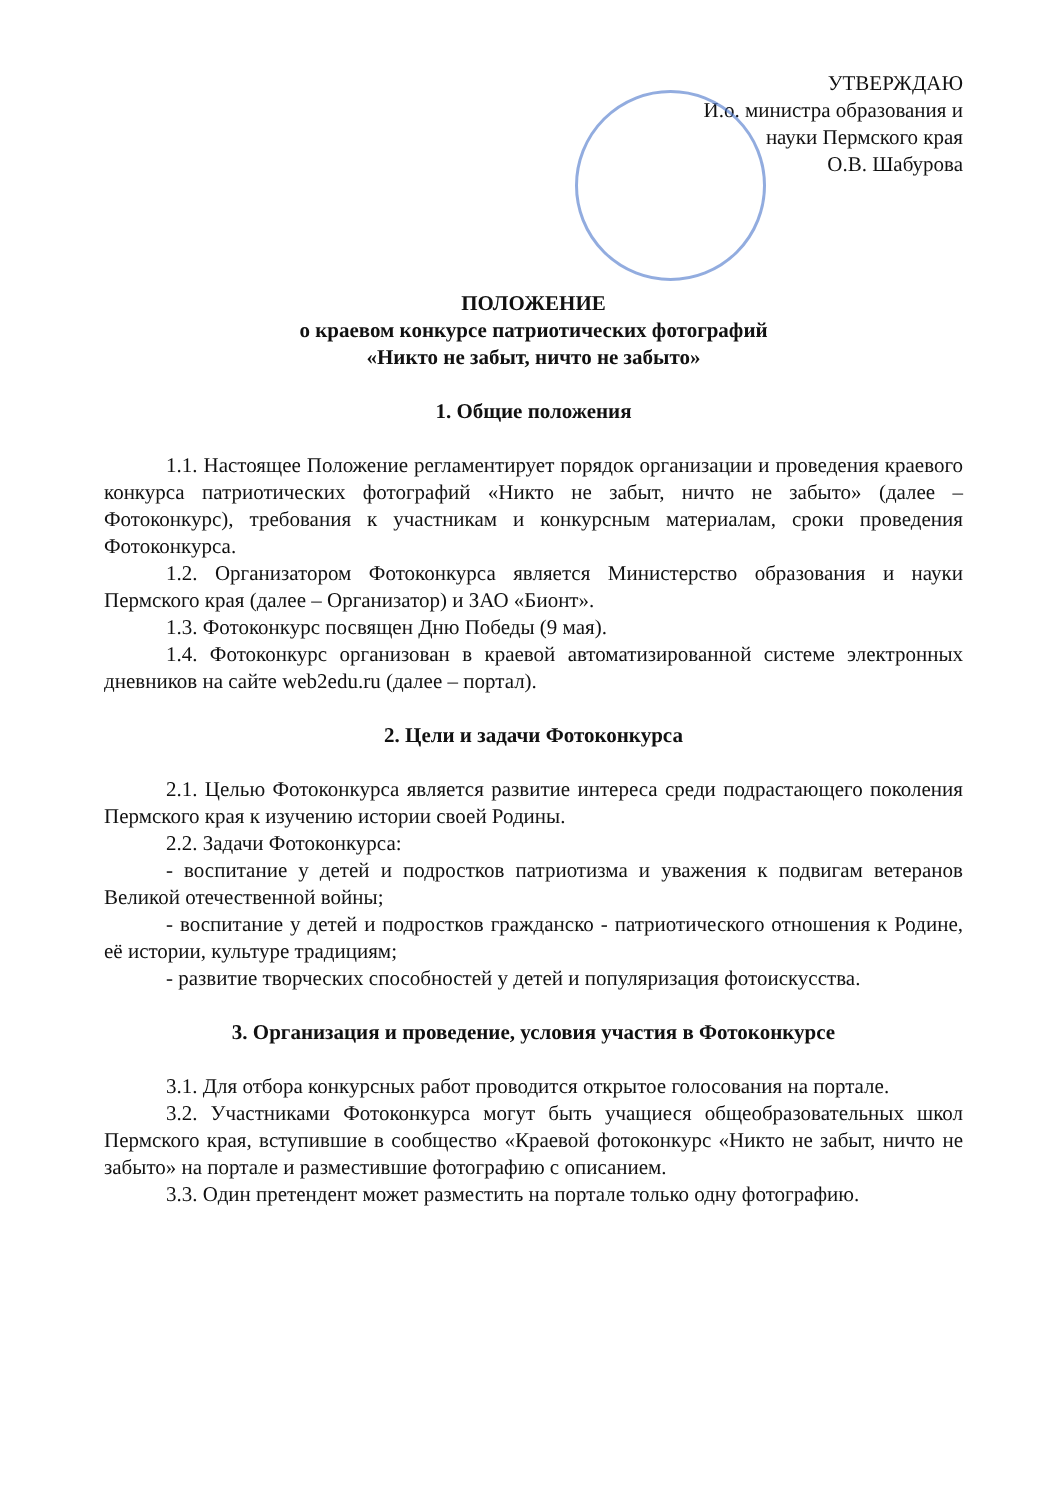УТВЕРЖДАЮ
И.о. министра образования и
науки Пермского края
О.В. Шабурова
ПОЛОЖЕНИЕ
о краевом конкурсе патриотических фотографий
«Никто не забыт, ничто не забыто»
1. Общие положения
1.1. Настоящее Положение регламентирует порядок организации и проведения краевого конкурса патриотических фотографий «Никто не забыт, ничто не забыто» (далее – Фотоконкурс), требования к участникам и конкурсным материалам, сроки проведения Фотоконкурса.
1.2. Организатором Фотоконкурса является Министерство образования и науки Пермского края (далее – Организатор) и ЗАО «Бионт».
1.3. Фотоконкурс посвящен Дню Победы (9 мая).
1.4. Фотоконкурс организован в краевой автоматизированной системе электронных дневников на сайте web2edu.ru (далее – портал).
2. Цели и задачи Фотоконкурса
2.1. Целью Фотоконкурса является развитие интереса среди подрастающего поколения Пермского края к изучению истории своей Родины.
2.2. Задачи Фотоконкурса:
- воспитание у детей и подростков патриотизма и уважения к подвигам ветеранов Великой отечественной войны;
- воспитание у детей и подростков гражданско - патриотического отношения к Родине, её истории, культуре традициям;
- развитие творческих способностей у детей и популяризация фотоискусства.
3. Организация и проведение, условия участия в Фотоконкурсе
3.1. Для отбора конкурсных работ проводится открытое голосования на портале.
3.2. Участниками Фотоконкурса могут быть учащиеся общеобразовательных школ Пермского края, вступившие в сообщество «Краевой фотоконкурс «Никто не забыт, ничто не забыто» на портале и разместившие фотографию с описанием.
3.3. Один претендент может разместить на портале только одну фотографию.